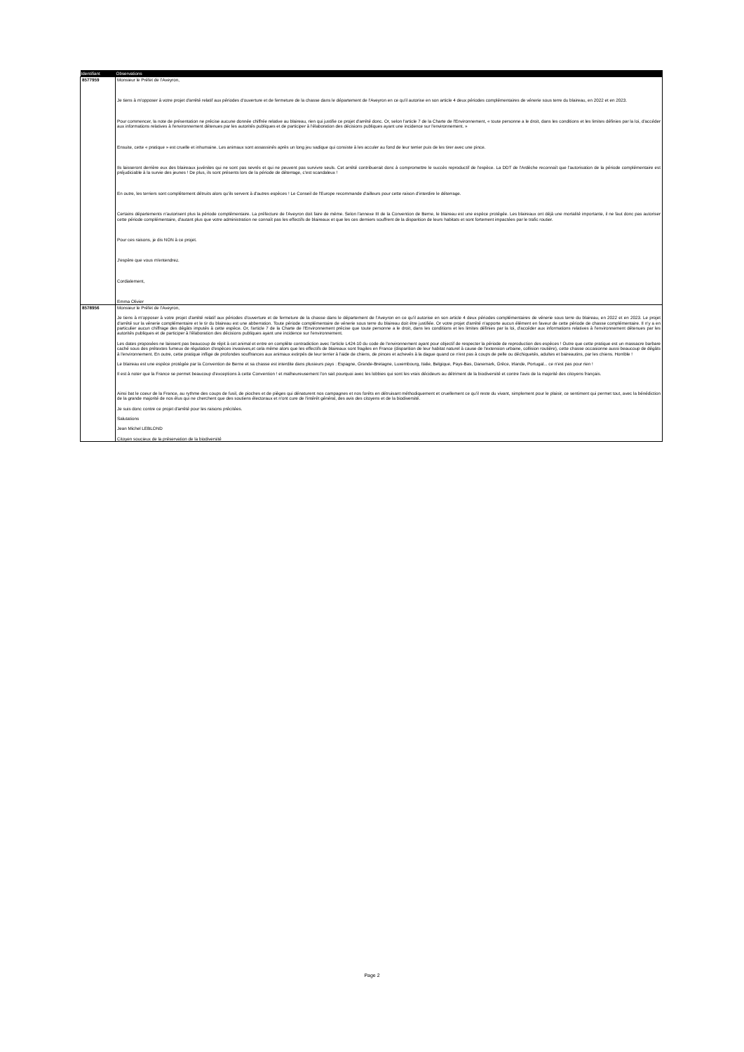| Identifiant | Observations |
| --- | --- |
| 8577959 | Monsieur le Préfet de l'Aveyron, Je tiens à m'opposer à votre projet d'arrêté relatif aux périodes d'ouverture et de fermeture de la chasse dans le département de l'Aveyron en ce qu'il autorise en son article 4 deux périodes complémentaires de vénerie sous terre du blaireau, en 2022 et en 2023. Pour commencer, la note de présentation ne précise aucune donnée chiffrée relative au blaireau, rien qui justifie ce projet d'arrêté donc. Or, selon l'article 7 de la Charte de l'Environnement, « toute personne a le droit, dans les conditions et les limites définies par la loi, d'accéder aux informations relatives à l'environnement détenues par les autorités publiques et de participer à l'élaboration des décisions publiques ayant une incidence sur l'environnement. » Ensuite, cette « pratique » est cruelle et inhumaine. Les animaux sont assassinés après un long jeu sadique qui consiste à les acculer au fond de leur terrier puis de les tirer avec une pince. Ils laisseront derrière eux des blaireaux juvéniles qui ne sont pas sevrés et qui ne peuvent pas survivre seuls. Cet arrêté contribuerait donc à compromettre le succès reproductif de l'espèce. La DDT de l'Ardèche reconnaît que l'autorisation de la période complémentaire est préjudiciable à la survie des jeunes ! De plus, ils sont présents lors de la période de déterrage, c'est scandaleux ! En outre, les terriers sont complètement détruits alors qu'ils servent à d'autres espèces ! Le Conseil de l'Europe recommande d'ailleurs pour cette raison d'interdire le déterrage. Certains départements n'autorisent plus la période complémentaire. La préfecture de l'Aveyron doit faire de même. Selon l'annexe III de la Convention de Berne, le blaireau est une espèce protégée. Les blaireaux ont déjà une mortalité importante, il ne faut donc pas autoriser cette période complémentaire, d'autant plus que votre administration ne connaît pas les effectifs de blaireaux et que les ces derniers souffrent de la disparition de leurs habitats et sont fortement impactées par le trafic routier. Pour ces raisons, je dis NON à ce projet. J'espère que vous m'entendrez. Cordialement, Emma Olivier |
| 8578956 | Monsieur le Préfet de l'Aveyron, Je tiens à m'opposer à votre projet d'arrêté relatif aux périodes d'ouverture et de fermeture de la chasse dans le département de l'Aveyron en ce qu'il autorise en son article 4 deux périodes complémentaires de vénerie sous terre du blaireau, en 2022 et en 2023. Le projet d'arrêté sur la vénerie complémentaire et le tir du blaireau est une abberration. Toute période complémentaire de vénerie sous terre du blaireau doit être justifiée. Or votre projet d'arrêté n'apporte aucun élément en faveur de cette période de chasse complémentaire. Il n'y a en particulier aucun chiffrage des dégâts imputés à cette espèce. Or, l'article 7 de la Charte de l'Environnement précise que toute personne a le droit, dans les conditions et les limites définies par la loi, d'accéder aux informations relatives à l'environnement détenues par les autorités publiques et de participer à l'élaboration des décisions publiques ayant une incidence sur l'environnement. Les dates proposées ne laissent pas beaucoup de répit à cet animal et entre en complète contradiction avec l'article L424-10 du code de l'environnement ayant pour objectif de respecter la période de reproduction des espèces ! Outre que cette pratique est un massacre barbare caché sous des prétextes fumeux de régulation d'espèces invasives,et cela même alors que les effectifs de blaireaux sont fragiles en France (disparition de leur habitat naturel à cause de l'extension urbaine, collision routière), cette chasse occasionne aussi beaucoup de dégâts à l'environnement. En outre, cette pratique inflige de profondes souffrances aux animaux extirpés de leur terrier à l'aide de chiens, de pinces et achevés à la dague quand ce n'est pas à coups de pelle ou déchiquetés, adultes et baireautins, par les chiens. Horrible ! Le blaireau est une espèce protégée par la Convention de Berne et sa chasse est interdite dans plusieurs pays : Espagne, Grande-Bretagne, Luxembourg, Italie, Belgique, Pays-Bas, Danemark, Grèce, Irlande, Portugal... ce n'est pas pour rien ! Il est à noter que la France se permet beaucoup d'exceptions à cette Convention ! et malheureusement l'on sait pourquoi avec les lobbies qui sont les vrais décideurs au détriment de la biodiversité et contre l'avis de la majorité des citoyens français. Ainsi bat le coeur de la France, au rythme des coups de fusil, de pioches et de pièges qui dénaturent nos campagnes et nos forêts en détruisant méthodiquement et cruellement ce qu'il reste du vivant, simplement pour le plaisir, ce sentiment qui permet tout, avec la bénédiction de la grande majorité de nos élus qui ne cherchent que des soutiens électoraux et n'ont cure de l'intérêt général, des avis des citoyens et de la biodiversité. Je suis donc contre ce projet d'arrêté pour les raisons précitées. Salutations Jean Michel LEBLOND Citoyen soucieux de la préservation de la biodiversité |
Page 2